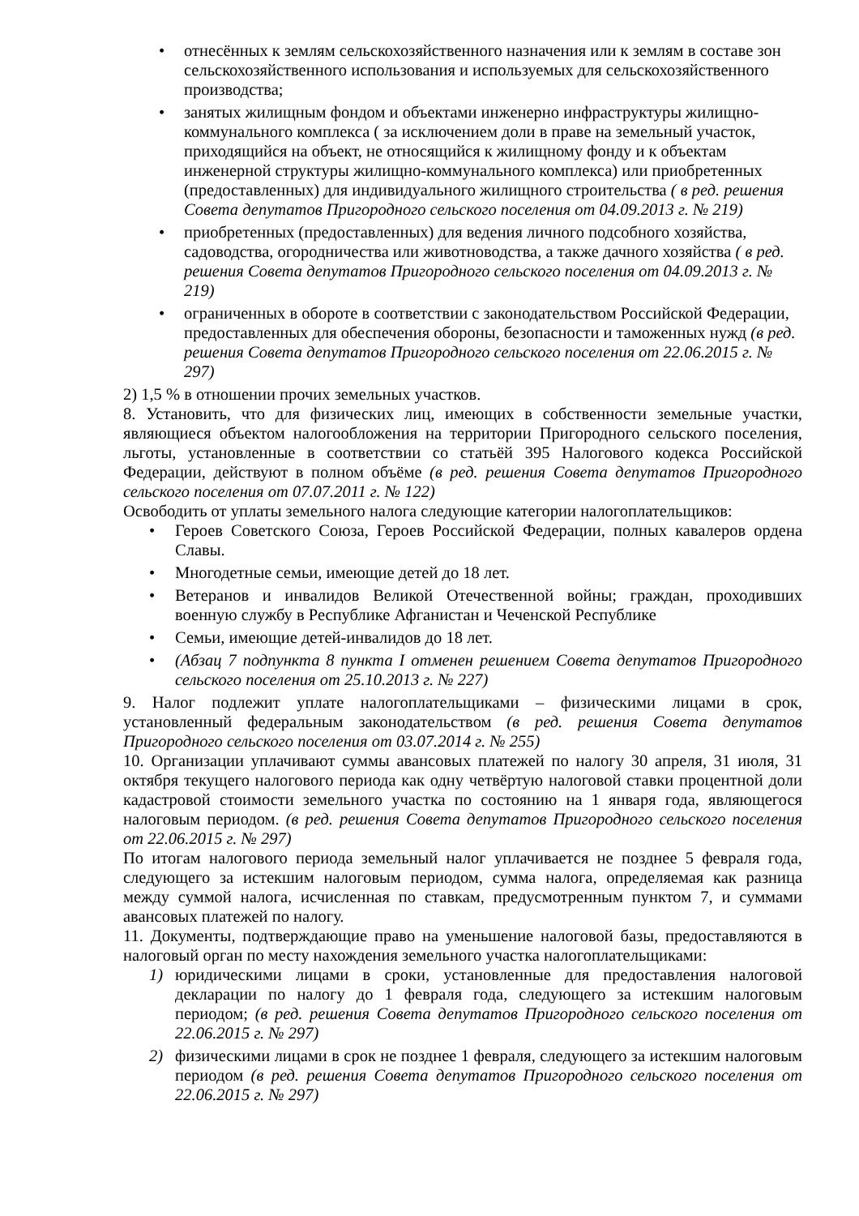• отнесённых к землям сельскохозяйственного назначения или к землям в составе зон сельскохозяйственного использования и используемых для сельскохозяйственного производства;
• занятых жилищным фондом и объектами инженерно инфраструктуры жилищно-коммунального комплекса ( за исключением доли в праве на земельный участок, приходящийся на объект, не относящийся к жилищному фонду и к объектам инженерной структуры жилищно-коммунального комплекса) или приобретенных (предоставленных) для индивидуального жилищного строительства ( в ред. решения Совета депутатов Пригородного сельского поселения от 04.09.2013 г. № 219)
• приобретенных (предоставленных) для ведения личного подсобного хозяйства, садоводства, огородничества или животноводства, а также дачного хозяйства ( в ред. решения Совета депутатов Пригородного сельского поселения от 04.09.2013 г. № 219)
• ограниченных в обороте в соответствии с законодательством Российской Федерации, предоставленных для обеспечения обороны, безопасности и таможенных нужд (в ред. решения Совета депутатов Пригородного сельского поселения от 22.06.2015 г. № 297)
2) 1,5 % в отношении прочих земельных участков.
8. Установить, что для физических лиц, имеющих в собственности земельные участки, являющиеся объектом налогообложения на территории Пригородного сельского поселения, льготы, установленные в соответствии со статьёй 395 Налогового кодекса Российской Федерации, действуют в полном объёме (в ред. решения Совета депутатов Пригородного сельского поселения от 07.07.2011 г. № 122)
Освободить от уплаты земельного налога следующие категории налогоплательщиков:
• Героев Советского Союза, Героев Российской Федерации, полных кавалеров ордена Славы.
• Многодетные семьи, имеющие детей до 18 лет.
• Ветеранов и инвалидов Великой Отечественной войны; граждан, проходивших военную службу в Республике Афганистан и Чеченской Республике
• Семьи, имеющие детей-инвалидов до 18 лет.
• (Абзац 7 подпункта 8 пункта I отменен решением Совета депутатов Пригородного сельского поселения от 25.10.2013 г. № 227)
9. Налог подлежит уплате налогоплательщиками – физическими лицами в срок, установленный федеральным законодательством (в ред. решения Совета депутатов Пригородного сельского поселения от 03.07.2014 г. № 255)
10. Организации уплачивают суммы авансовых платежей по налогу 30 апреля, 31 июля, 31 октября текущего налогового периода как одну четвёртую налоговой ставки процентной доли кадастровой стоимости земельного участка по состоянию на 1 января года, являющегося налоговым периодом. (в ред. решения Совета депутатов Пригородного сельского поселения от 22.06.2015 г. № 297)
По итогам налогового периода земельный налог уплачивается не позднее 5 февраля года, следующего за истекшим налоговым периодом, сумма налога, определяемая как разница между суммой налога, исчисленная по ставкам, предусмотренным пунктом 7, и суммами авансовых платежей по налогу.
11. Документы, подтверждающие право на уменьшение налоговой базы, предоставляются в налоговый орган по месту нахождения земельного участка налогоплательщиками:
1) юридическими лицами в сроки, установленные для предоставления налоговой декларации по налогу до 1 февраля года, следующего за истекшим налоговым периодом; (в ред. решения Совета депутатов Пригородного сельского поселения от 22.06.2015 г. № 297)
2) физическими лицами в срок не позднее 1 февраля, следующего за истекшим налоговым периодом (в ред. решения Совета депутатов Пригородного сельского поселения от 22.06.2015 г. № 297)